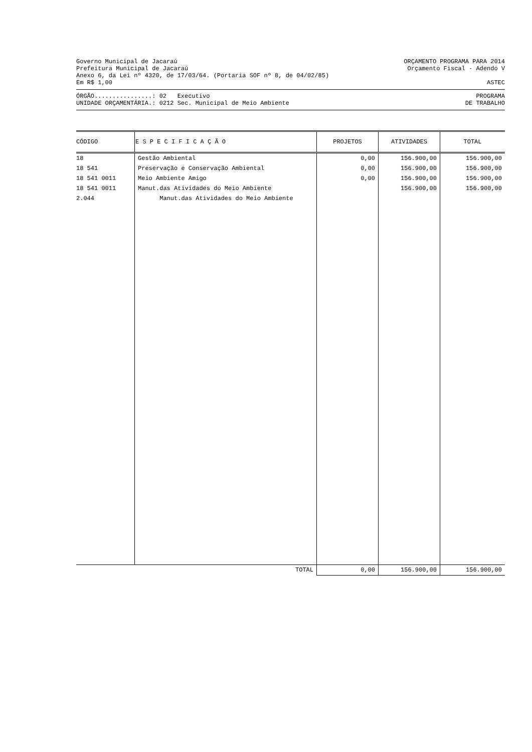Governo Municipal de Jacaraú ORÇAMENTO PROGRAMA PARA 2014
Prefeitura Municipal de Jacaraú Orçamento Fiscal - Adendo V
Anexo 6, da Lei nº 4320, de 17/03/64. (Portaria SOF nº 8, de 04/02/85)
Em R$ 1,00 ASTEC
ÓRGÃO................: 02 Executivo PROGRAMA
UNIDADE ORÇAMENTÁRIA.: 0212 Sec. Municipal de Meio Ambiente DE TRABALHO
| CÓDIGO | E S P E C I F I C A Ç Ã O | PROJETOS | ATIVIDADES | TOTAL |
| --- | --- | --- | --- | --- |
| 18 | Gestão Ambiental | 0,00 | 156.900,00 | 156.900,00 |
| 18 541 | Preservação e Conservação Ambiental | 0,00 | 156.900,00 | 156.900,00 |
| 18 541 0011 | Meio Ambiente Amigo | 0,00 | 156.900,00 | 156.900,00 |
| 18 541 0011 2.044 | Manut.das Atividades do Meio Ambiente Manut.das Atividades do Meio Ambiente | | 156.900,00 | 156.900,00 |
| | TOTAL | 0,00 | 156.900,00 | 156.900,00 |